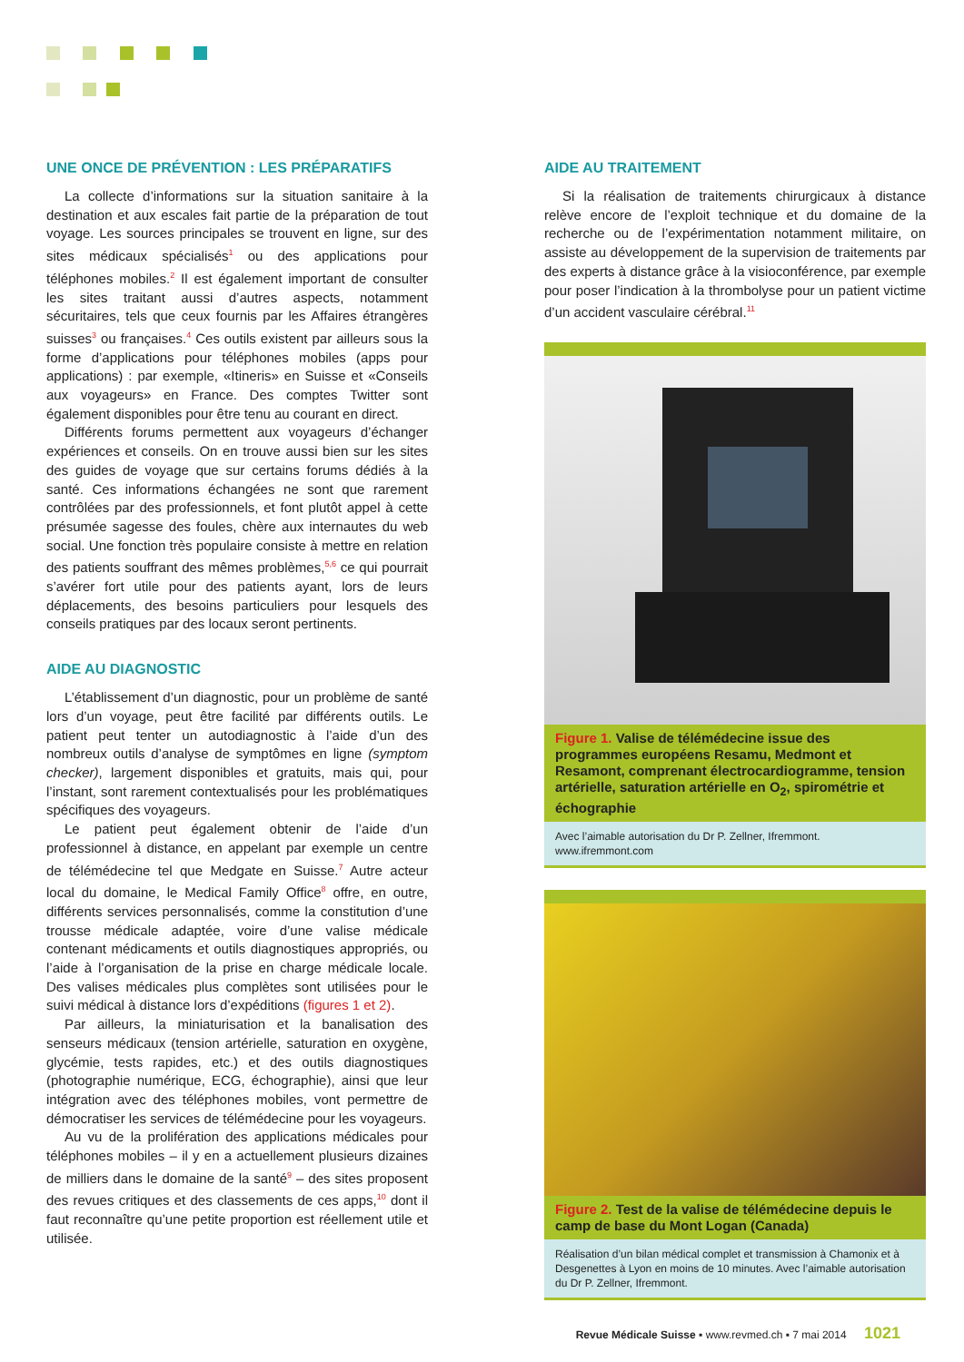UNE ONCE DE PRÉVENTION : LES PRÉPARATIFS
La collecte d’informations sur la situation sanitaire à la destination et aux escales fait partie de la préparation de tout voyage. Les sources principales se trouvent en ligne, sur des sites médicaux spécialisés<sup>1</sup> ou des applications pour téléphones mobiles.<sup>2</sup> Il est également important de consulter les sites traitant aussi d’autres aspects, notamment sécuritaires, tels que ceux fournis par les Affaires étrangères suisses<sup>3</sup> ou françaises.<sup>4</sup> Ces outils existent par ailleurs sous la forme d’applications pour téléphones mobiles (apps pour applications) : par exemple, «Itineris» en Suisse et «Conseils aux voyageurs» en France. Des comptes Twitter sont également disponibles pour être tenu au courant en direct.
Différents forums permettent aux voyageurs d’échanger expériences et conseils. On en trouve aussi bien sur les sites des guides de voyage que sur certains forums dédiés à la santé. Ces informations échangées ne sont que rarement contrôlées par des professionnels, et font plutôt appel à cette présumée sagesse des foules, chère aux internautes du web social. Une fonction très populaire consiste à mettre en relation des patients souffrant des mêmes problèmes,<sup>5,6</sup> ce qui pourrait s’avérer fort utile pour des patients ayant, lors de leurs déplacements, des besoins particuliers pour lesquels des conseils pratiques par des locaux seront pertinents.
AIDE AU DIAGNOSTIC
L’établissement d’un diagnostic, pour un problème de santé lors d’un voyage, peut être facilité par différents outils. Le patient peut tenter un autodiagnostic à l’aide d’un des nombreux outils d’analyse de symptômes en ligne (symptom checker), largement disponibles et gratuits, mais qui, pour l’instant, sont rarement contextualisés pour les problématiques spécifiques des voyageurs.
Le patient peut également obtenir de l’aide d’un professionnel à distance, en appelant par exemple un centre de télémédecine tel que Medgate en Suisse.<sup>7</sup> Autre acteur local du domaine, le Medical Family Office<sup>8</sup> offre, en outre, différents services personnalisés, comme la constitution d’une trousse médicale adaptée, voire d’une valise médicale contenant médicaments et outils diagnostiques appropriés, ou l’aide à l’organisation de la prise en charge médicale locale. Des valises médicales plus complètes sont utilisées pour le suivi médical à distance lors d’expéditions (figures 1 et 2).
Par ailleurs, la miniaturisation et la banalisation des senseurs médicaux (tension artérielle, saturation en oxygène, glycémie, tests rapides, etc.) et des outils diagnostiques (photographie numérique, ECG, échographie), ainsi que leur intégration avec des téléphones mobiles, vont permettre de démocratiser les services de télémédecine pour les voyageurs.
Au vu de la prolifération des applications médicales pour téléphones mobiles – il y en a actuellement plusieurs dizaines de milliers dans le domaine de la santé<sup>9</sup> – des sites proposent des revues critiques et des classements de ces apps,<sup>10</sup> dont il faut reconnaître qu’une petite proportion est réellement utile et utilisée.
AIDE AU TRAITEMENT
Si la réalisation de traitements chirurgicaux à distance relève encore de l’exploit technique et du domaine de la recherche ou de l’expérimentation notamment militaire, on assiste au développement de la supervision de traitements par des experts à distance grâce à la visioconférence, par exemple pour poser l’indication à la thrombolyse pour un patient victime d’un accident vasculaire cérébral.<sup>11</sup>
Figure 1. Valise de télémédecine issue des programmes européens Resamu, Medmont et Resamont, comprenant électrocardiogramme, tension artérielle, saturation artérielle en O<sub>2</sub>, spirométrie et échographie
Avec l’aimable autorisation du Dr P. Zellner, Ifremmont.
www.ifremmont.com
Figure 2. Test de la valise de télémédecine depuis le camp de base du Mont Logan (Canada)
Réalisation d’un bilan médical complet et transmission à Chamonix et à Desgenettes à Lyon en moins de 10 minutes. Avec l’aimable autorisation du Dr P. Zellner, Ifremmont.
Revue Médicale Suisse ▪ www.revmed.ch ▪ 7 mai 2014 1021